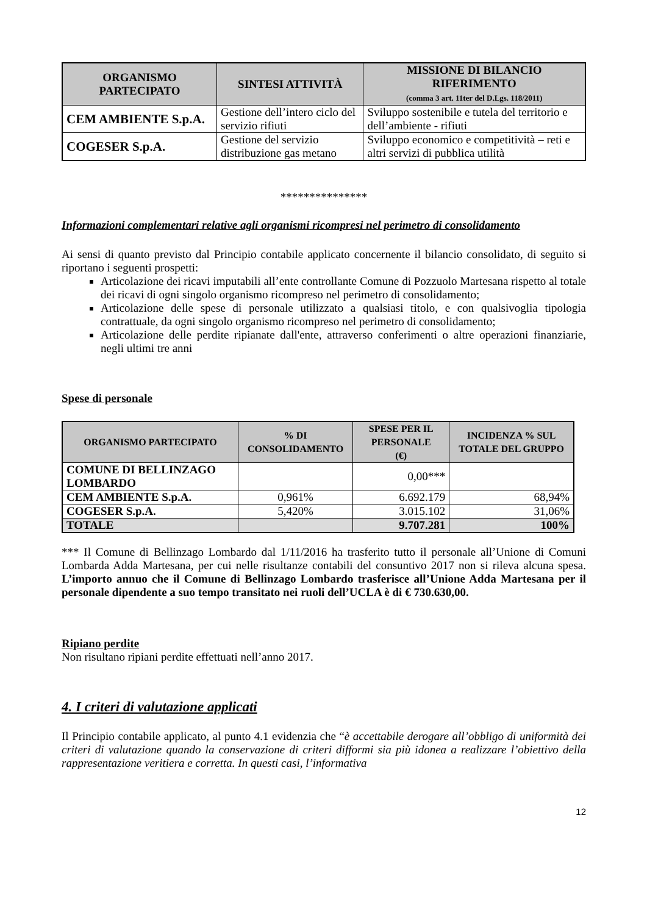| ORGANISMO PARTECIPATO | SINTESI ATTIVITÀ | MISSIONE DI BILANCIO RIFERIMENTO (comma 3 art. 11ter del D.Lgs. 118/2011) |
| --- | --- | --- |
| CEM AMBIENTE S.p.A. | Gestione dell’intero ciclo del servizio rifiuti | Sviluppo sostenibile e tutela del territorio e dell’ambiente - rifiuti |
| COGESER S.p.A. | Gestione del servizio distribuzione gas metano | Sviluppo economico e competitività – reti e altri servizi di pubblica utilità |
***************
Informazioni complementari relative agli organismi ricompresi nel perimetro di consolidamento
Ai sensi di quanto previsto dal Principio contabile applicato concernente il bilancio consolidato, di seguito si riportano i seguenti prospetti:
Articolazione dei ricavi imputabili all’ente controllante Comune di Pozzuolo Martesana rispetto al totale dei ricavi di ogni singolo organismo ricompreso nel perimetro di consolidamento;
Articolazione delle spese di personale utilizzato a qualsiasi titolo, e con qualsivoglia tipologia contrattuale, da ogni singolo organismo ricompreso nel perimetro di consolidamento;
Articolazione delle perdite ripianate dall'ente, attraverso conferimenti o altre operazioni finanziarie, negli ultimi tre anni
Spese di personale
| ORGANISMO PARTECIPATO | % DI CONSOLIDAMENTO | SPESE PER IL PERSONALE (€) | INCIDENZA % SUL TOTALE DEL GRUPPO |
| --- | --- | --- | --- |
| COMUNE DI BELLINZAGO LOMBARDO | | 0,00*** | |
| CEM AMBIENTE S.p.A. | 0,961% | 6.692.179 | 68,94% |
| COGESER S.p.A. | 5,420% | 3.015.102 | 31,06% |
| TOTALE | | 9.707.281 | 100% |
*** Il Comune di Bellinzago Lombardo dal 1/11/2016 ha trasferito tutto il personale all’Unione di Comuni Lombarda Adda Martesana, per cui nelle risultanze contabili del consuntivo 2017 non si rileva alcuna spesa. L’importo annuo che il Comune di Bellinzago Lombardo trasferisce all’Unione Adda Martesana per il personale dipendente a suo tempo transitato nei ruoli dell’UCLA è di € 730.630,00.
Ripiano perdite
Non risultano ripiani perdite effettuati nell’anno 2017.
4. I criteri di valutazione applicati
Il Principio contabile applicato, al punto 4.1 evidenzia che “è accettabile derogare all’obbligo di uniformità dei criteri di valutazione quando la conservazione di criteri difformi sia più idonea a realizzare l’obiettivo della rappresentazione veritiera e corretta. In questi casi, l’informativa
12